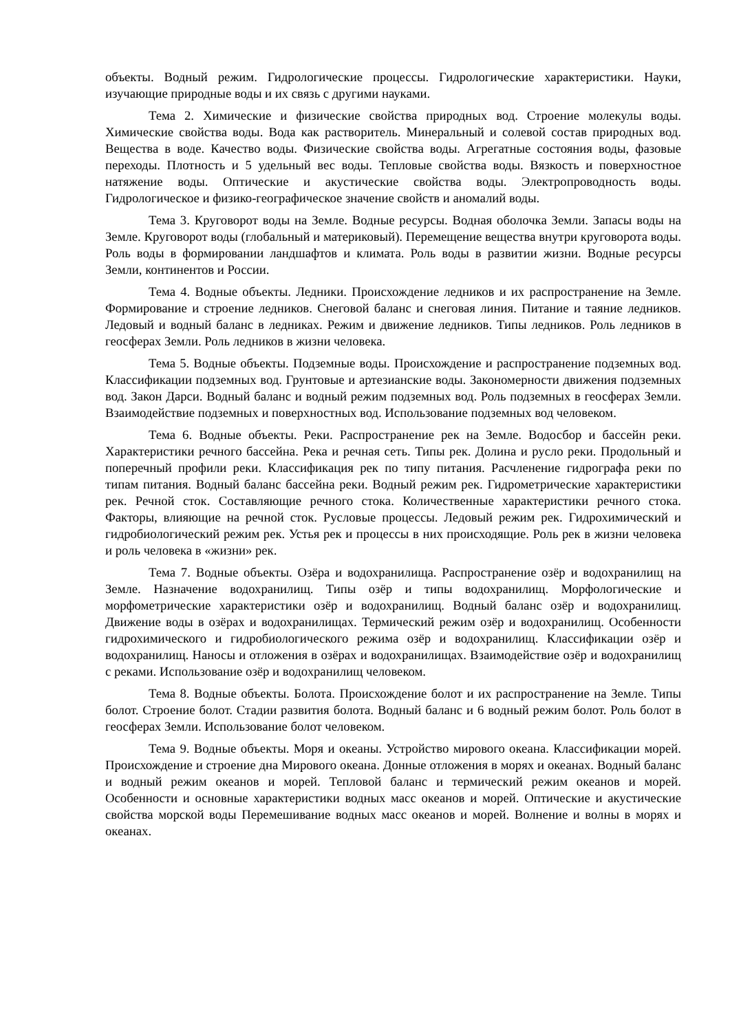объекты. Водный режим. Гидрологические процессы. Гидрологические характеристики. Науки, изучающие природные воды и их связь с другими науками.
Тема 2. Химические и физические свойства природных вод. Строение молекулы воды. Химические свойства воды. Вода как растворитель. Минеральный и солевой состав природных вод. Вещества в воде. Качество воды. Физические свойства воды. Агрегатные состояния воды, фазовые переходы. Плотность и 5 удельный вес воды. Тепловые свойства воды. Вязкость и поверхностное натяжение воды. Оптические и акустические свойства воды. Электропроводность воды. Гидрологическое и физико-географическое значение свойств и аномалий воды.
Тема 3. Круговорот воды на Земле. Водные ресурсы. Водная оболочка Земли. Запасы воды на Земле. Круговорот воды (глобальный и материковый). Перемещение вещества внутри круговорота воды. Роль воды в формировании ландшафтов и климата. Роль воды в развитии жизни. Водные ресурсы Земли, континентов и России.
Тема 4. Водные объекты. Ледники. Происхождение ледников и их распространение на Земле. Формирование и строение ледников. Снеговой баланс и снеговая линия. Питание и таяние ледников. Ледовый и водный баланс в ледниках. Режим и движение ледников. Типы ледников. Роль ледников в геосферах Земли. Роль ледников в жизни человека.
Тема 5. Водные объекты. Подземные воды. Происхождение и распространение подземных вод. Классификации подземных вод. Грунтовые и артезианские воды. Закономерности движения подземных вод. Закон Дарси. Водный баланс и водный режим подземных вод. Роль подземных в геосферах Земли. Взаимодействие подземных и поверхностных вод. Использование подземных вод человеком.
Тема 6. Водные объекты. Реки. Распространение рек на Земле. Водосбор и бассейн реки. Характеристики речного бассейна. Река и речная сеть. Типы рек. Долина и русло реки. Продольный и поперечный профили реки. Классификация рек по типу питания. Расчленение гидрографа реки по типам питания. Водный баланс бассейна реки. Водный режим рек. Гидрометрические характеристики рек. Речной сток. Составляющие речного стока. Количественные характеристики речного стока. Факторы, влияющие на речной сток. Русловые процессы. Ледовый режим рек. Гидрохимический и гидробиологический режим рек. Устья рек и процессы в них происходящие. Роль рек в жизни человека и роль человека в «жизни» рек.
Тема 7. Водные объекты. Озёра и водохранилища. Распространение озёр и водохранилищ на Земле. Назначение водохранилищ. Типы озёр и типы водохранилищ. Морфологические и морфометрические характеристики озёр и водохранилищ. Водный баланс озёр и водохранилищ. Движение воды в озёрах и водохранилищах. Термический режим озёр и водохранилищ. Особенности гидрохимического и гидробиологического режима озёр и водохранилищ. Классификации озёр и водохранилищ. Наносы и отложения в озёрах и водохранилищах. Взаимодействие озёр и водохранилищ с реками. Использование озёр и водохранилищ человеком.
Тема 8. Водные объекты. Болота. Происхождение болот и их распространение на Земле. Типы болот. Строение болот. Стадии развития болота. Водный баланс и 6 водный режим болот. Роль болот в геосферах Земли. Использование болот человеком.
Тема 9. Водные объекты. Моря и океаны. Устройство мирового океана. Классификации морей. Происхождение и строение дна Мирового океана. Донные отложения в морях и океанах. Водный баланс и водный режим океанов и морей. Тепловой баланс и термический режим океанов и морей. Особенности и основные характеристики водных масс океанов и морей. Оптические и акустические свойства морской воды Перемешивание водных масс океанов и морей. Волнение и волны в морях и океанах.